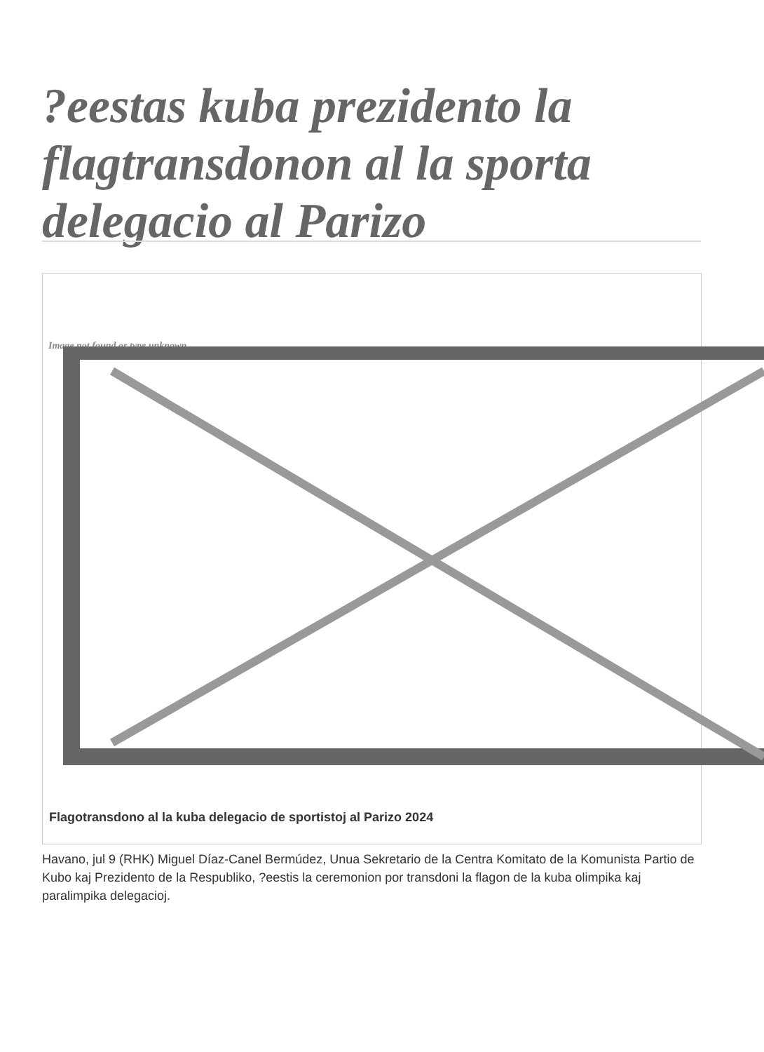?eestas kuba prezidento la flagtransdonon al la sporta delegacio al Parizo
Image not found or type unknown
Flagotransdono al la kuba delegacio de sportistoj al Parizo 2024
Havano, jul 9 (RHK) Miguel Díaz-Canel Bermúdez, Unua Sekretario de la Centra Komitato de la Komunista Partio de Kubo kaj Prezidento de la Respubliko, ?eestis la ceremonion por transdoni la flagon de la kuba olimpika kaj paralimpika delegacioj.